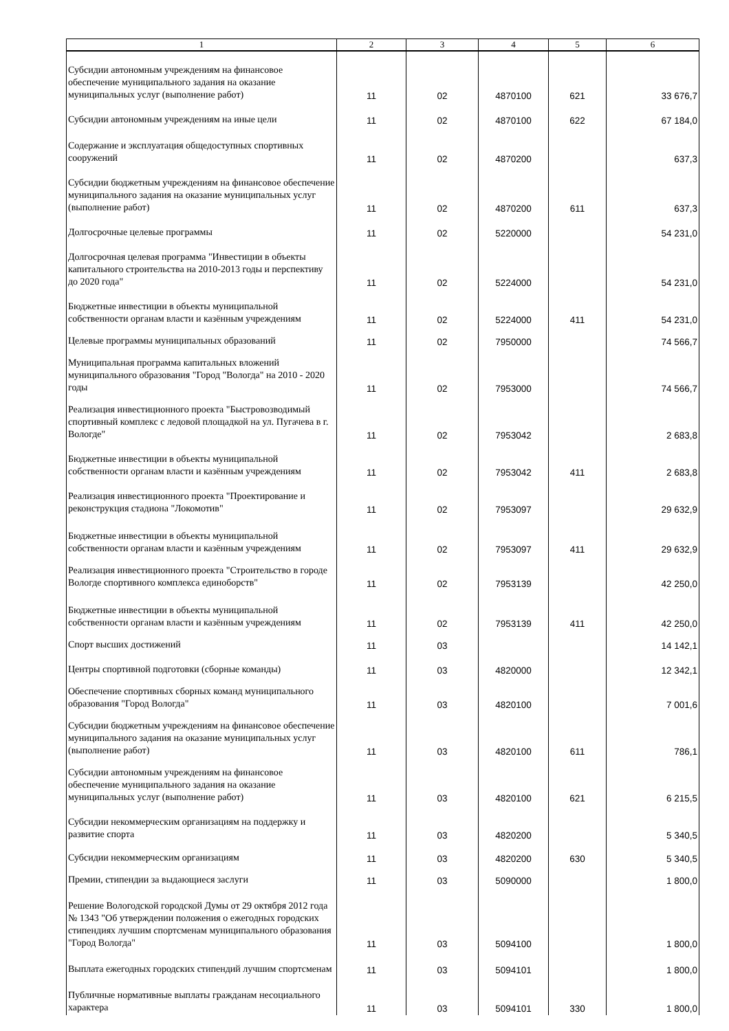| 1 | 2 | 3 | 4 | 5 | 6 |
| --- | --- | --- | --- | --- | --- |
| Субсидии автономным учреждениям на финансовое обеспечение муниципального задания на оказание муниципальных услуг (выполнение работ) | 11 | 02 | 4870100 | 621 | 33 676,7 |
| Субсидии автономным учреждениям на иные цели | 11 | 02 | 4870100 | 622 | 67 184,0 |
| Содержание и эксплуатация общедоступных спортивных сооружений | 11 | 02 | 4870200 | | 637,3 |
| Субсидии бюджетным учреждениям на финансовое обеспечение муниципального задания на оказание муниципальных услуг (выполнение работ) | 11 | 02 | 4870200 | 611 | 637,3 |
| Долгосрочные целевые программы | 11 | 02 | 5220000 | | 54 231,0 |
| Долгосрочная целевая программа "Инвестиции в объекты капитального строительства на 2010-2013 годы и перспективу до 2020 года" | 11 | 02 | 5224000 | | 54 231,0 |
| Бюджетные инвестиции в объекты муниципальной собственности органам власти и казённым учреждениям | 11 | 02 | 5224000 | 411 | 54 231,0 |
| Целевые программы муниципальных образований | 11 | 02 | 7950000 | | 74 566,7 |
| Муниципальная программа капитальных вложений муниципального образования "Город "Вологда" на 2010 - 2020 годы | 11 | 02 | 7953000 | | 74 566,7 |
| Реализация инвестиционного проекта "Быстровозводимый спортивный комплекс с ледовой площадкой на ул. Пугачева в г. Вологде" | 11 | 02 | 7953042 | | 2 683,8 |
| Бюджетные инвестиции в объекты муниципальной собственности органам власти и казённым учреждениям | 11 | 02 | 7953042 | 411 | 2 683,8 |
| Реализация инвестиционного проекта "Проектирование и реконструкция стадиона "Локомотив" | 11 | 02 | 7953097 | | 29 632,9 |
| Бюджетные инвестиции в объекты муниципальной собственности органам власти и казённым учреждениям | 11 | 02 | 7953097 | 411 | 29 632,9 |
| Реализация инвестиционного проекта "Строительство в городе Вологде спортивного комплекса единоборств" | 11 | 02 | 7953139 | | 42 250,0 |
| Бюджетные инвестиции в объекты муниципальной собственности органам власти и казённым учреждениям | 11 | 02 | 7953139 | 411 | 42 250,0 |
| Спорт высших достижений | 11 | 03 | | | 14 142,1 |
| Центры спортивной подготовки (сборные команды) | 11 | 03 | 4820000 | | 12 342,1 |
| Обеспечение спортивных сборных команд муниципального образования "Город Вологда" | 11 | 03 | 4820100 | | 7 001,6 |
| Субсидии бюджетным учреждениям на финансовое обеспечение муниципального задания на оказание муниципальных услуг (выполнение работ) | 11 | 03 | 4820100 | 611 | 786,1 |
| Субсидии автономным учреждениям на финансовое обеспечение муниципального задания на оказание муниципальных услуг (выполнение работ) | 11 | 03 | 4820100 | 621 | 6 215,5 |
| Субсидии некоммерческим организациям на поддержку и развитие спорта | 11 | 03 | 4820200 | | 5 340,5 |
| Субсидии некоммерческим организациям | 11 | 03 | 4820200 | 630 | 5 340,5 |
| Премии, стипендии за выдающиеся заслуги | 11 | 03 | 5090000 | | 1 800,0 |
| Решение Вологодской городской Думы от 29 октября 2012 года № 1343 "Об утверждении положения о ежегодных городских стипендиях лучшим спортсменам муниципального образования "Город Вологда" | 11 | 03 | 5094100 | | 1 800,0 |
| Выплата ежегодных городских стипендий лучшим спортсменам | 11 | 03 | 5094101 | | 1 800,0 |
| Публичные нормативные выплаты гражданам несоциального характера | 11 | 03 | 5094101 | 330 | 1 800,0 |